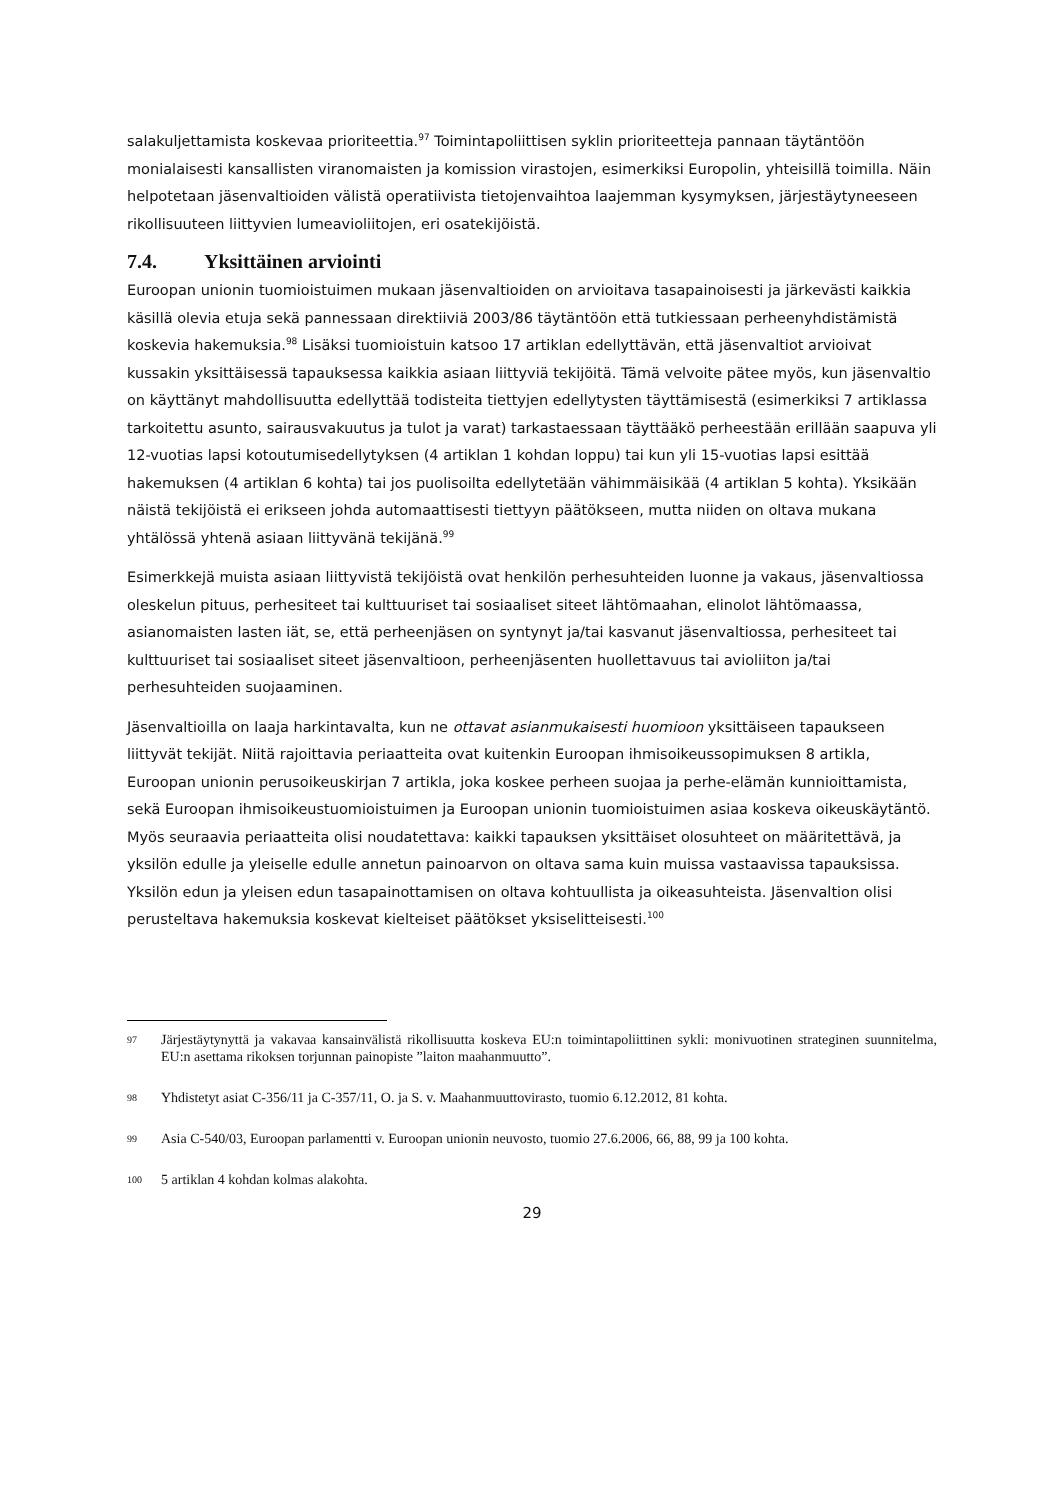salakuljettamista koskevaa prioriteettia.<sup>97</sup> Toimintapoliittisen syklin prioriteetteja pannaan täytäntöön monialaisesti kansallisten viranomaisten ja komission virastojen, esimerkiksi Europolin, yhteisillä toimilla. Näin helpotetaan jäsenvaltioiden välistä operatiivista tietojenvaihtoa laajemman kysymyksen, järjestäytyneeseen rikollisuuteen liittyvien lumeavioliitojen, eri osatekijöistä.
7.4. Yksittäinen arviointi
Euroopan unionin tuomioistuimen mukaan jäsenvaltioiden on arvioitava tasapainoisesti ja järkevästi kaikkia käsillä olevia etuja sekä pannessaan direktiiviä 2003/86 täytäntöön että tutkiessaan perheenyhdistämistä koskevia hakemuksia.<sup>98</sup> Lisäksi tuomioistuin katsoo 17 artiklan edellyttävän, että jäsenvaltiot arvioivat kussakin yksittäisessä tapauksessa kaikkia asiaan liittyviä tekijöitä. Tämä velvoite pätee myös, kun jäsenvaltio on käyttänyt mahdollisuutta edellyttää todisteita tiettyjen edellytysten täyttämisestä (esimerkiksi 7 artiklassa tarkoitettu asunto, sairausvakuutus ja tulot ja varat) tarkastaessaan täyttääkö perheestään erillään saapuva yli 12-vuotias lapsi kotoutumisedellytyksen (4 artiklan 1 kohdan loppu) tai kun yli 15-vuotias lapsi esittää hakemuksen (4 artiklan 6 kohta) tai jos puolisoilta edellytetään vähimmäisikää (4 artiklan 5 kohta). Yksikään näistä tekijöistä ei erikseen johda automaattisesti tiettyyn päätökseen, mutta niiden on oltava mukana yhtälössä yhtenä asiaan liittyvänä tekijänä.<sup>99</sup>
Esimerkkejä muista asiaan liittyvistä tekijöistä ovat henkilön perhesuhteiden luonne ja vakaus, jäsenvaltiossa oleskelun pituus, perhesiteet tai kulttuuriset tai sosiaaliset siteet lähtömaahan, elinolot lähtömaassa, asianomaisten lasten iät, se, että perheenjäsen on syntynyt ja/tai kasvanut jäsenvaltiossa, perhesiteet tai kulttuuriset tai sosiaaliset siteet jäsenvaltioon, perheenjäsenten huollettavuus tai avioliiton ja/tai perhesuhteiden suojaaminen.
Jäsenvaltioilla on laaja harkintavalta, kun ne ottavat asianmukaisesti huomioon yksittäiseen tapaukseen liittyvät tekijät. Niitä rajoittavia periaatteita ovat kuitenkin Euroopan ihmisoikeussopimuksen 8 artikla, Euroopan unionin perusoikeuskirjan 7 artikla, joka koskee perheen suojaa ja perhe-elämän kunnioittamista, sekä Euroopan ihmisoikeustuomioistuimen ja Euroopan unionin tuomioistuimen asiaa koskeva oikeuskäytäntö. Myös seuraavia periaatteita olisi noudatettava: kaikki tapauksen yksittäiset olosuhteet on määritettävä, ja yksilön edulle ja yleiselle edulle annetun painoarvon on oltava sama kuin muissa vastaavissa tapauksissa. Yksilön edun ja yleisen edun tasapainottamisen on oltava kohtuullista ja oikeasuhteista. Jäsenvaltion olisi perusteltava hakemuksia koskevat kielteiset päätökset yksiselitteisesti.<sup>100</sup>
97 Järjestäytynyttä ja vakavaa kansainvälistä rikollisuutta koskeva EU:n toimintapoliittinen sykli: monivuotinen strateginen suunnitelma, EU:n asettama rikoksen torjunnan painopiste ”laiton maahanmuutto”.
98 Yhdistetyt asiat C-356/11 ja C-357/11, O. ja S. v. Maahanmuuttovirasto, tuomio 6.12.2012, 81 kohta.
99 Asia C-540/03, Euroopan parlamentti v. Euroopan unionin neuvosto, tuomio 27.6.2006, 66, 88, 99 ja 100 kohta.
100 5 artiklan 4 kohdan kolmas alakohta.
29